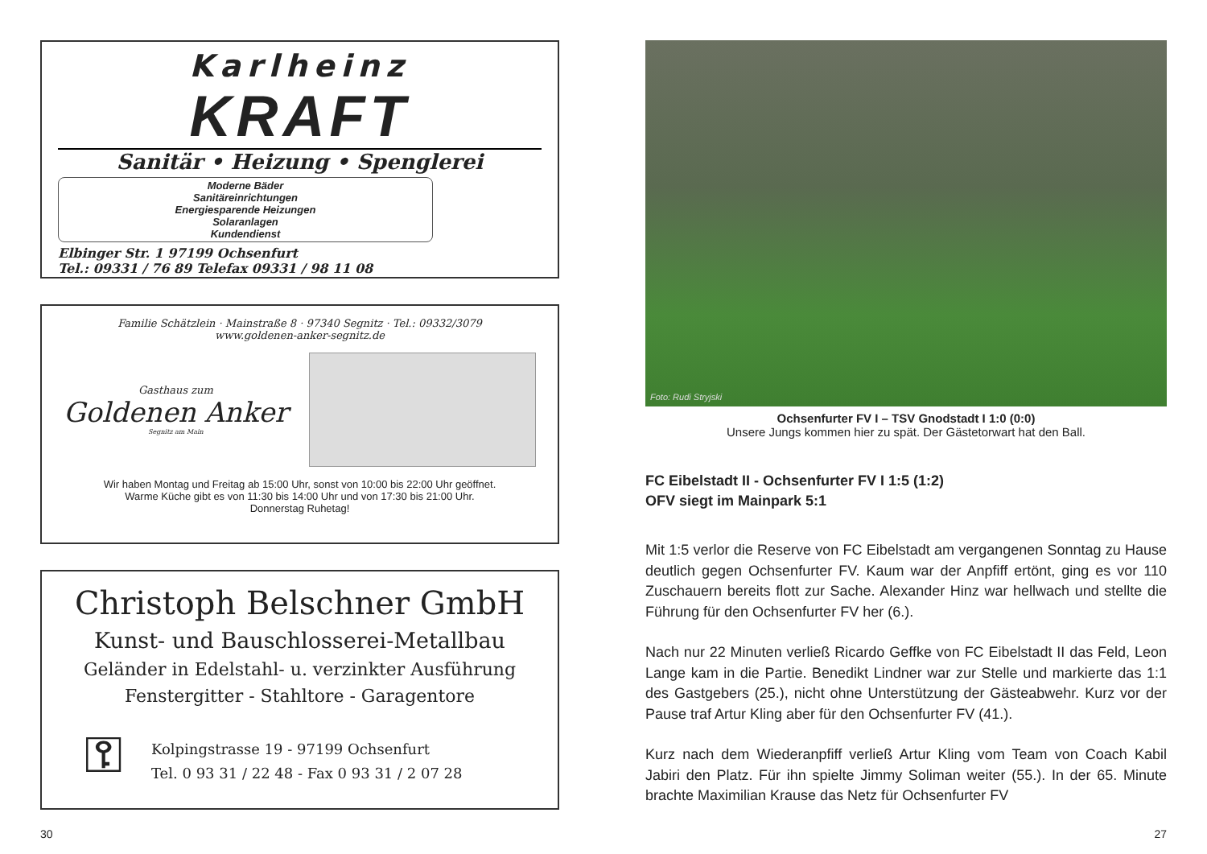Karlheinz
KRAFT
Sanitär • Heizung • Spenglerei
Moderne Bäder
Sanitäreinrichtungen
Energiesparende Heizungen
Solaranlagen
Kundendienst
Elbinger Str. 1 97199 Ochsenfurt
Tel.: 09331 / 76 89 Telefax 09331 / 98 11 08
Familie Schätzlein · Mainstraße 8 · 97340 Segnitz · Tel.: 09332/3079
www.goldenen-anker-segnitz.de
Gasthaus zum
Goldenen Anker
Segnitz am Main
Wir haben Montag und Freitag ab 15:00 Uhr, sonst von 10:00 bis 22:00 Uhr geöffnet.
Warme Küche gibt es von 11:30 bis 14:00 Uhr und von 17:30 bis 21:00 Uhr.
Donnerstag Ruhetag!
Christoph Belschner GmbH
Kunst- und Bauschlosserei-Metallbau
Geländer in Edelstahl- u. verzinkter Ausführung
Fenstergitter - Stahltore - Garagentore
⚿
Kolpingstrasse 19 - 97199 Ochsenfurt
Tel. 0 93 31 / 22 48 - Fax 0 93 31 / 2 07 28
Foto: Rudi Stryjski
Ochsenfurter FV I – TSV Gnodstadt I 1:0 (0:0)
Unsere Jungs kommen hier zu spät. Der Gästetorwart hat den Ball.
FC Eibelstadt II - Ochsenfurter FV I 1:5 (1:2)
OFV siegt im Mainpark 5:1
Mit 1:5 verlor die Reserve von FC Eibelstadt am vergangenen Sonntag zu Hause deutlich gegen Ochsenfurter FV. Kaum war der Anpfiff ertönt, ging es vor 110 Zuschauern bereits flott zur Sache. Alexander Hinz war hellwach und stellte die Führung für den Ochsenfurter FV her (6.).
Nach nur 22 Minuten verließ Ricardo Geffke von FC Eibelstadt II das Feld, Leon Lange kam in die Partie. Benedikt Lindner war zur Stelle und markierte das 1:1 des Gastgebers (25.), nicht ohne Unterstützung der Gästeabwehr. Kurz vor der Pause traf Artur Kling aber für den Ochsenfurter FV (41.).
Kurz nach dem Wiederanpfiff verließ Artur Kling vom Team von Coach Kabil Jabiri den Platz. Für ihn spielte Jimmy Soliman weiter (55.). In der 65. Minute brachte Maximilian Krause das Netz für Ochsenfurter FV
30 27